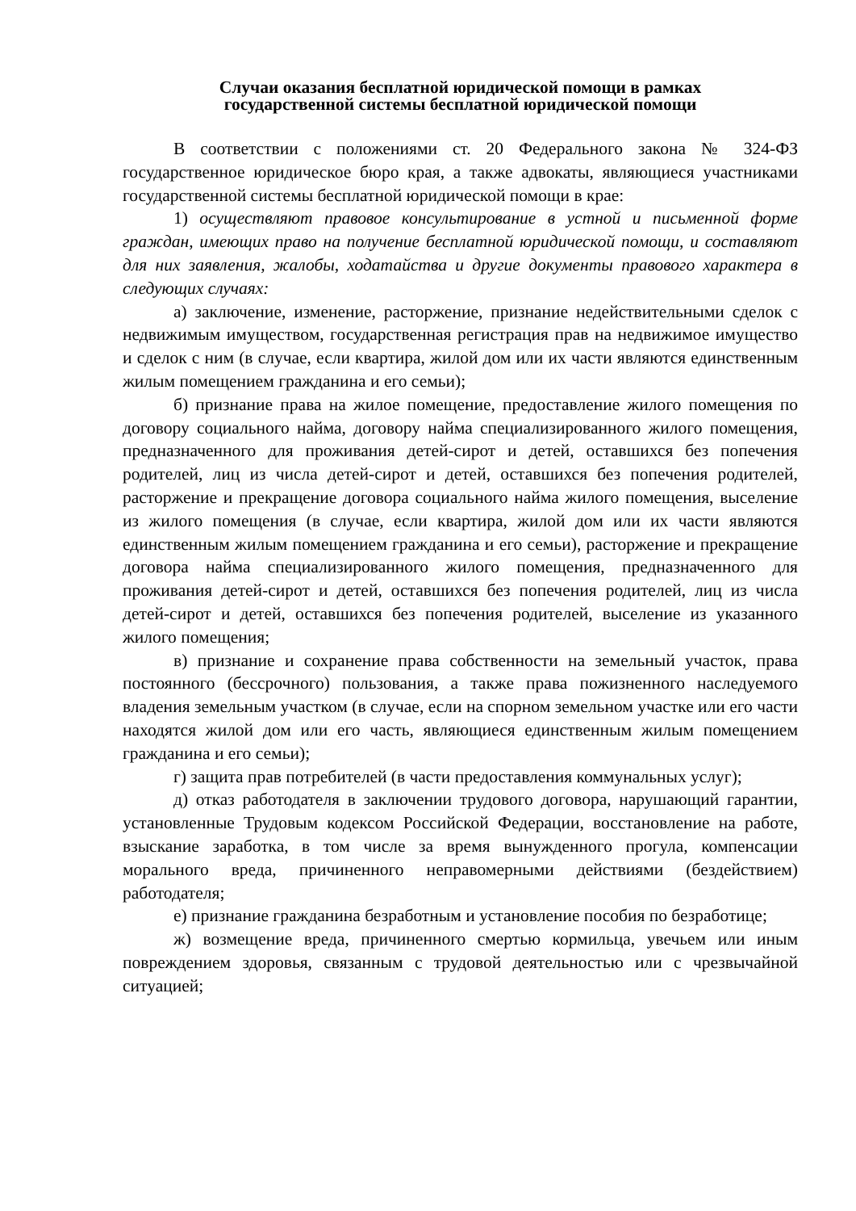Случаи оказания бесплатной юридической помощи в рамках
государственной системы бесплатной юридической помощи
В соответствии с положениями ст. 20 Федерального закона № 324-ФЗ государственное юридическое бюро края, а также адвокаты, являющиеся участниками государственной системы бесплатной юридической помощи в крае:
1) осуществляют правовое консультирование в устной и письменной форме граждан, имеющих право на получение бесплатной юридической помощи, и составляют для них заявления, жалобы, ходатайства и другие документы правового характера в следующих случаях:
а) заключение, изменение, расторжение, признание недействительными сделок с недвижимым имуществом, государственная регистрация прав на недвижимое имущество и сделок с ним (в случае, если квартира, жилой дом или их части являются единственным жилым помещением гражданина и его семьи);
б) признание права на жилое помещение, предоставление жилого помещения по договору социального найма, договору найма специализированного жилого помещения, предназначенного для проживания детей-сирот и детей, оставшихся без попечения родителей, лиц из числа детей-сирот и детей, оставшихся без попечения родителей, расторжение и прекращение договора социального найма жилого помещения, выселение из жилого помещения (в случае, если квартира, жилой дом или их части являются единственным жилым помещением гражданина и его семьи), расторжение и прекращение договора найма специализированного жилого помещения, предназначенного для проживания детей-сирот и детей, оставшихся без попечения родителей, лиц из числа детей-сирот и детей, оставшихся без попечения родителей, выселение из указанного жилого помещения;
в) признание и сохранение права собственности на земельный участок, права постоянного (бессрочного) пользования, а также права пожизненного наследуемого владения земельным участком (в случае, если на спорном земельном участке или его части находятся жилой дом или его часть, являющиеся единственным жилым помещением гражданина и его семьи);
г) защита прав потребителей (в части предоставления коммунальных услуг);
д) отказ работодателя в заключении трудового договора, нарушающий гарантии, установленные Трудовым кодексом Российской Федерации, восстановление на работе, взыскание заработка, в том числе за время вынужденного прогула, компенсации морального вреда, причиненного неправомерными действиями (бездействием) работодателя;
е) признание гражданина безработным и установление пособия по безработице;
ж) возмещение вреда, причиненного смертью кормильца, увечьем или иным повреждением здоровья, связанным с трудовой деятельностью или с чрезвычайной ситуацией;